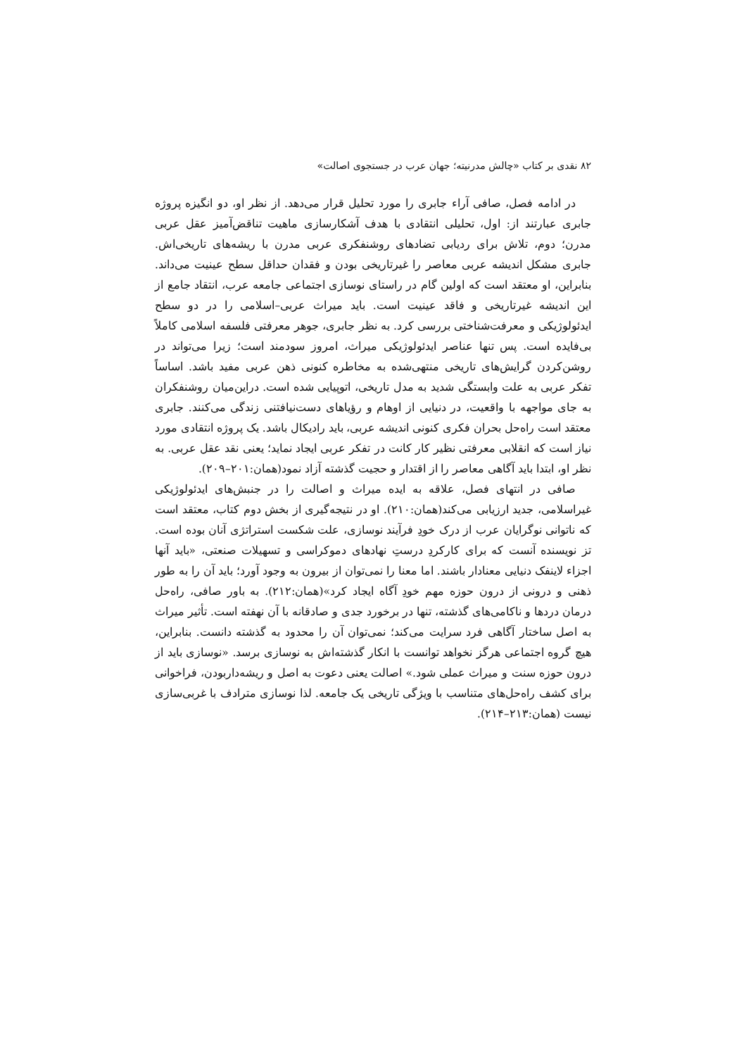۸۲ نقدی بر کتاب «چالش مدرنیته؛ جهان عرب در جستجوی اصالت»
در ادامه فصل، صافی آراء جابری را مورد تحلیل قرار می‌دهد. از نظر او، دو انگیزه پروژه جابری عبارتند از: اول، تحلیلی انتقادی با هدف آشکارسازی ماهیت تناقض‌آمیز عقل عربی مدرن؛ دوم، تلاش برای ردیابی تضادهای روشنفکری عربی مدرن با ریشه‌های تاریخی‌اش. جابری مشکل اندیشه عربی معاصر را غیرتاریخی بودن و فقدان حداقل سطح عینیت می‌داند. بنابراین، او معتقد است که اولین گام در راستای نوسازی اجتماعی جامعه عرب، انتقاد جامع از این اندیشه غیرتاریخی و فاقد عینیت است. باید میراث عربی–اسلامی را در دو سطح ایدئولوژیکی و معرفت‌شناختی بررسی کرد. به نظر جابری، جوهر معرفتی فلسفه اسلامی کاملاً بی‌فایده است. پس تنها عناصر ایدئولوژیکی میراث، امروز سودمند است؛ زیرا می‌تواند در روشن‌کردن گرایش‌های تاریخی منتهی‌شده به مخاطره کنونی ذهن عربی مفید باشد. اساساً تفکر عربی به علت وابستگی شدید به مدل تاریخی، اتوپیایی شده است. دراین‌میان روشنفکران به جای مواجهه با واقعیت، در دنیایی از اوهام و رؤیاهای دست‌نیافتنی زندگی می‌کنند. جابری معتقد است راه‌حل بحران فکری کنونی اندیشه عربی، باید رادیکال باشد. یک پروژه انتقادی مورد نیاز است که انقلابی معرفتی نظیر کار کانت در تفکر عربی ایجاد نماید؛ یعنی نقد عقل عربی. به نظر او، ابتدا باید آگاهی معاصر را از اقتدار و حجیت گذشته آزاد نمود(همان:۲۰۱–۲۰۹).
صافی در انتهای فصل، علاقه به ایده میراث و اصالت را در جنبش‌های ایدئولوژیکی غیراسلامی، جدید ارزیابی می‌کند(همان:۲۱۰). او در نتیجه‌گیری از بخش دوم کتاب، معتقد است که ناتوانی نوگرایان عرب از درک خودِ فرآیند نوسازی، علت شکست استراتژی آنان بوده است. تز نویسنده آنست که برای کارکردِ درستِ نهادهای دموکراسی و تسهیلات صنعتی، «باید آنها اجزاء لاینفک دنیایی معنادار باشند. اما معنا را نمی‌توان از بیرون به وجود آورد؛ باید آن را به طور ذهنی و درونی از درون حوزه مهم خودِ آگاه ایجاد کرد»(همان:۲۱۲). به باور صافی، راه‌حل درمان دردها و ناکامی‌های گذشته، تنها در برخورد جدی و صادقانه با آن نهفته است. تأثیر میراث به اصل ساختار آگاهی فرد سرایت می‌کند؛ نمی‌توان آن را محدود به گذشته دانست. بنابراین، هیچ گروه اجتماعی هرگز نخواهد توانست با انکار گذشته‌اش به نوسازی برسد. «نوسازی باید از درون حوزه سنت و میراث عملی شود.» اصالت یعنی دعوت به اصل و ریشه‌داربودن، فراخوانی برای کشف راه‌حل‌های متناسب با ویژگی تاریخی یک جامعه. لذا نوسازی مترادف با غربی‌سازی نیست (همان:۲۱۳–۲۱۴).